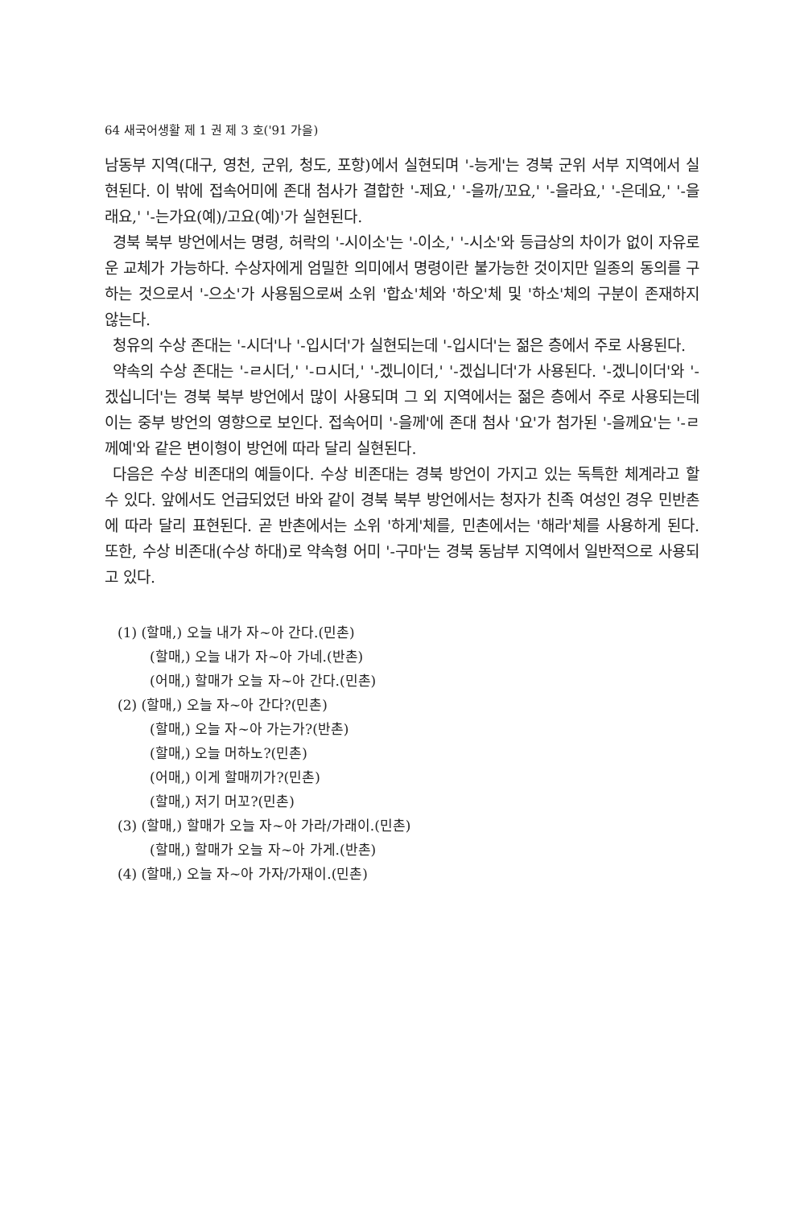64 새국어생활 제 1 권 제 3 호('91 가을)
남동부 지역(대구, 영천, 군위, 청도, 포항)에서 실현되며 '-능게'는 경북 군위 서부 지역에서 실현된다. 이 밖에 접속어미에 존대 첨사가 결합한 '-제요,' '-을까/꼬요,' '-을라요,' '-은데요,' '-을래요,' '-는가요(예)/고요(예)'가 실현된다.
경북 북부 방언에서는 명령, 허락의 '-시이소'는 '-이소,' '-시소'와 등급상의 차이가 없이 자유로운 교체가 가능하다. 수상자에게 엄밀한 의미에서 명령이란 불가능한 것이지만 일종의 동의를 구하는 것으로서 '-으소'가 사용됨으로써 소위 '합쇼'체와 '하오'체 및 '하소'체의 구분이 존재하지 않는다.
청유의 수상 존대는 '-시더'나 '-입시더'가 실현되는데 '-입시더'는 젊은 층에서 주로 사용된다.
약속의 수상 존대는 '-ㄹ시더,' '-ㅁ시더,' '-겠니이더,' '-겠십니더'가 사용된다. '-겠니이더'와 '-겠십니더'는 경북 북부 방언에서 많이 사용되며 그 외 지역에서는 젊은 층에서 주로 사용되는데 이는 중부 방언의 영향으로 보인다. 접속어미 '-을께'에 존대 첨사 '요'가 첨가된 '-을께요'는 '-ㄹ께예'와 같은 변이형이 방언에 따라 달리 실현된다.
다음은 수상 비존대의 예들이다. 수상 비존대는 경북 방언이 가지고 있는 독특한 체계라고 할 수 있다. 앞에서도 언급되었던 바와 같이 경북 북부 방언에서는 청자가 친족 여성인 경우 민반촌에 따라 달리 표현된다. 곧 반촌에서는 소위 '하게'체를, 민촌에서는 '해라'체를 사용하게 된다. 또한, 수상 비존대(수상 하대)로 약속형 어미 '-구마'는 경북 동남부 지역에서 일반적으로 사용되고 있다.
(1) (할매,) 오늘 내가 자~아 간다.(민촌)
(할매,) 오늘 내가 자~아 가네.(반촌)
(어매,) 할매가 오늘 자~아 간다.(민촌)
(2) (할매,) 오늘 자~아 간다?(민촌)
(할매,) 오늘 자~아 가는가?(반촌)
(할매,) 오늘 머하노?(민촌)
(어매,) 이게 할매끼가?(민촌)
(할매,) 저기 머꼬?(민촌)
(3) (할매,) 할매가 오늘 자~아 가라/가래이.(민촌)
(할매,) 할매가 오늘 자~아 가게.(반촌)
(4) (할매,) 오늘 자~아 가자/가재이.(민촌)